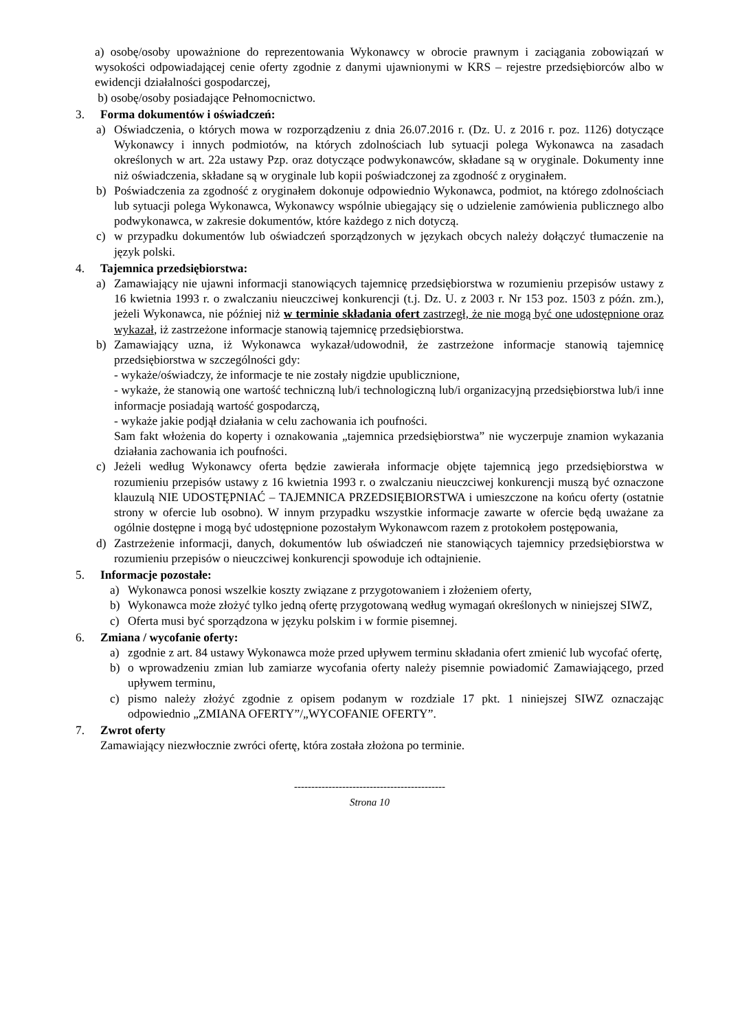a) osobę/osoby upoważnione do reprezentowania Wykonawcy w obrocie prawnym i zaciągania zobowiązań w wysokości odpowiadającej cenie oferty zgodnie z danymi ujawnionymi w KRS – rejestre przedsiębiorców albo w ewidencji działalności gospodarczej,
b) osobę/osoby posiadające Pełnomocnictwo.
3. Forma dokumentów i oświadczeń:
a) Oświadczenia, o których mowa w rozporządzeniu z dnia 26.07.2016 r. (Dz. U. z 2016 r. poz. 1126) dotyczące Wykonawcy i innych podmiotów, na których zdolnościach lub sytuacji polega Wykonawca na zasadach określonych w art. 22a ustawy Pzp. oraz dotyczące podwykonawców, składane są w oryginale. Dokumenty inne niż oświadczenia, składane są w oryginale lub kopii poświadczonej za zgodność z oryginałem.
b) Poświadczenia za zgodność z oryginałem dokonuje odpowiednio Wykonawca, podmiot, na którego zdolnościach lub sytuacji polega Wykonawca, Wykonawcy wspólnie ubiegający się o udzielenie zamówienia publicznego albo podwykonawca, w zakresie dokumentów, które każdego z nich dotyczą.
c) w przypadku dokumentów lub oświadczeń sporządzonych w językach obcych należy dołączyć tłumaczenie na język polski.
4. Tajemnica przedsiębiorstwa:
a) Zamawiający nie ujawni informacji stanowiących tajemnicę przedsiębiorstwa w rozumieniu przepisów ustawy z 16 kwietnia 1993 r. o zwalczaniu nieuczciwej konkurencji (t.j. Dz. U. z 2003 r. Nr 153 poz. 1503 z późn. zm.), jeżeli Wykonawca, nie później niż w terminie składania ofert zastrzegł, że nie mogą być one udostępnione oraz wykazał, iż zastrzeżone informacje stanowią tajemnicę przedsiębiorstwa.
b) Zamawiający uzna, iż Wykonawca wykazał/udowodnił, że zastrzeżone informacje stanowią tajemnicę przedsiębiorstwa w szczególności gdy:
- wykaże/oświadczy, że informacje te nie zostały nigdzie upublicznione,
- wykaże, że stanowią one wartość techniczną lub/i technologiczną lub/i organizacyjną przedsiębiorstwa lub/i inne informacje posiadają wartość gospodarczą,
- wykaże jakie podjął działania w celu zachowania ich poufności.
Sam fakt włożenia do koperty i oznakowania „tajemnica przedsiębiorstwa” nie wyczerpuje znamion wykazania działania zachowania ich poufności.
c) Jeżeli według Wykonawcy oferta będzie zawierała informacje objęte tajemnicą jego przedsiębiorstwa w rozumieniu przepisów ustawy z 16 kwietnia 1993 r. o zwalczaniu nieuczciwej konkurencji muszą być oznaczone klauzulą NIE UDOSTĘPNIAĆ – TAJEMNICA PRZEDSIĘBIORSTWA i umieszczone na końcu oferty (ostatnie strony w ofercie lub osobno). W innym przypadku wszystkie informacje zawarte w ofercie będą uważane za ogólnie dostępne i mogą być udostępnione pozostałym Wykonawcom razem z protokołem postępowania,
d) Zastrzeżenie informacji, danych, dokumentów lub oświadczeń nie stanowiących tajemnicy przedsiębiorstwa w rozumieniu przepisów o nieuczciwej konkurencji spowoduje ich odtajnienie.
5. Informacje pozostałe:
a) Wykonawca ponosi wszelkie koszty związane z przygotowaniem i złożeniem oferty,
b) Wykonawca może złożyć tylko jedną ofertę przygotowaną według wymagań określonych w niniejszej SIWZ,
c) Oferta musi być sporządzona w języku polskim i w formie pisemnej.
6. Zmiana / wycofanie oferty:
a) zgodnie z art. 84 ustawy Wykonawca może przed upływem terminu składania ofert zmienić lub wycofać ofertę,
b) o wprowadzeniu zmian lub zamiarze wycofania oferty należy pisemnie powiadomić Zamawiającego, przed upływem terminu,
c) pismo należy złożyć zgodnie z opisem podanym w rozdziale 17 pkt. 1 niniejszej SIWZ oznaczając odpowiednio „ZMIANA OFERTY”/„WYCOFANIE OFERTY”.
7. Zwrot oferty
Zamawiający niezwłocznie zwróci ofertę, która została złożona po terminie.
--------------------------------------------
Strona 10